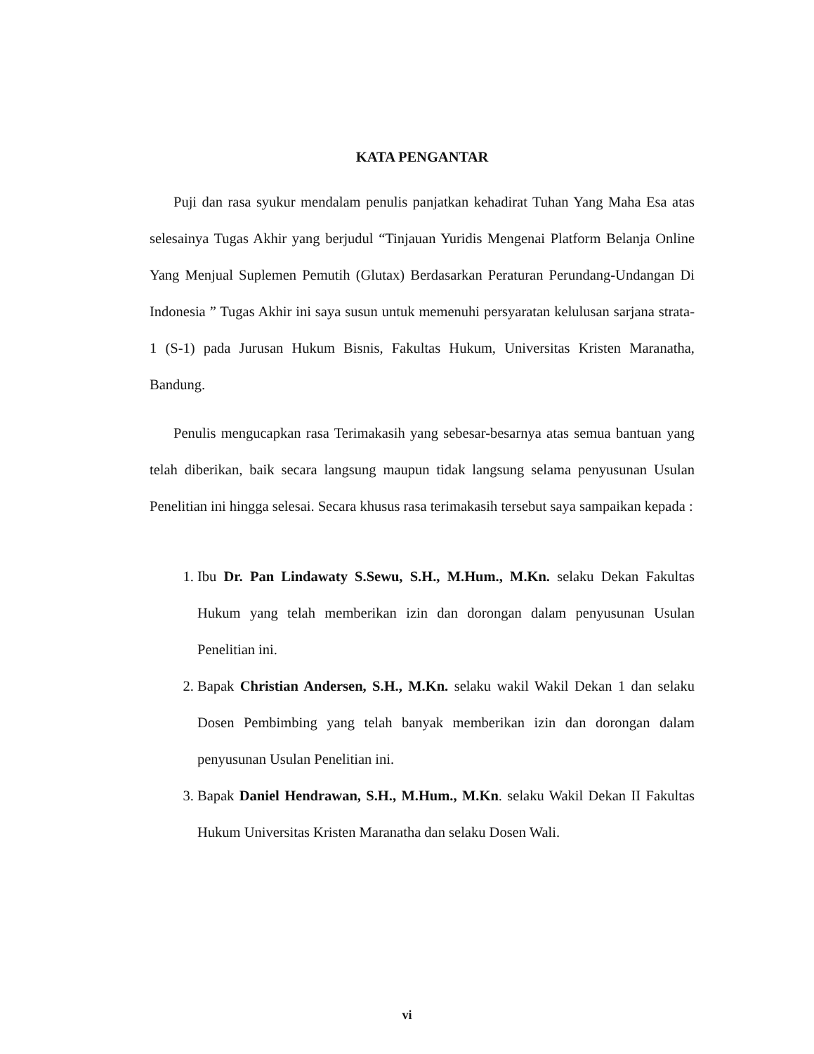KATA PENGANTAR
Puji dan rasa syukur mendalam penulis panjatkan kehadirat Tuhan Yang Maha Esa atas selesainya Tugas Akhir yang berjudul “Tinjauan Yuridis Mengenai Platform Belanja Online Yang Menjual Suplemen Pemutih (Glutax) Berdasarkan Peraturan Perundang-Undangan Di Indonesia ” Tugas Akhir ini saya susun untuk memenuhi persyaratan kelulusan sarjana strata-1 (S-1) pada Jurusan Hukum Bisnis, Fakultas Hukum, Universitas Kristen Maranatha, Bandung.
Penulis mengucapkan rasa Terimakasih yang sebesar-besarnya atas semua bantuan yang telah diberikan, baik secara langsung maupun tidak langsung selama penyusunan Usulan Penelitian ini hingga selesai. Secara khusus rasa terimakasih tersebut saya sampaikan kepada :
1. Ibu Dr. Pan Lindawaty S.Sewu, S.H., M.Hum., M.Kn. selaku Dekan Fakultas Hukum yang telah memberikan izin dan dorongan dalam penyusunan Usulan Penelitian ini.
2. Bapak Christian Andersen, S.H., M.Kn. selaku wakil Wakil Dekan 1 dan selaku Dosen Pembimbing yang telah banyak memberikan izin dan dorongan dalam penyusunan Usulan Penelitian ini.
3. Bapak Daniel Hendrawan, S.H., M.Hum., M.Kn. selaku Wakil Dekan II Fakultas Hukum Universitas Kristen Maranatha dan selaku Dosen Wali.
vi